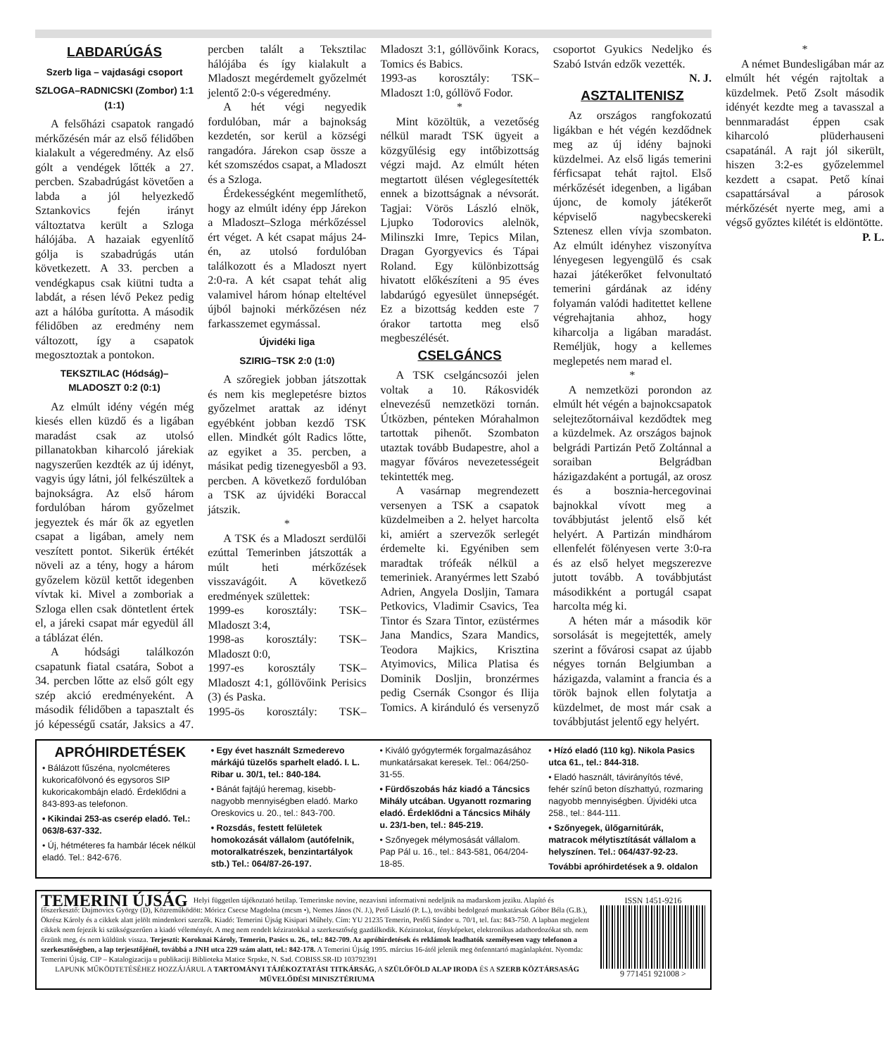LABDARÚGÁS
Szerb liga – vajdasági csoport
SZLOGA–RADNICSKI (Zombor) 1:1 (1:1)
A felsőházi csapatok rangadó mérkőzésén már az első félidőben kialakult a végeredmény. Az első gólt a vendégek lőtték a 27. percben. Szabadrúgást követően a labda a jól helyezkedő Sztankovics fején irányt változtatva került a Szloga hálójába. A hazaiak egyenlítő gólja is szabadrúgás után következett. A 33. percben a vendégkapus csak kiütni tudta a labdát, a résen lévő Pekez pedig azt a hálóba gurította. A második félidőben az eredmény nem változott, így a csapatok megosztoztak a pontokon.
TEKSZTILAC (Hódság)– MLADOSZT 0:2 (0:1)
Az elmúlt idény végén még kiesés ellen küzdő és a ligában maradást csak az utolsó pillanatokban kiharcoló járekiak nagyszerűen kezdték az új idényt, vagyis úgy látni, jól felkészültek a bajnokságra. Az első három fordulóban három győzelmet jegyeztek és már ők az egyetlen csapat a ligában, amely nem veszített pontot. Sikerük értékét növeli az a tény, hogy a három győzelem közül kettőt idegenben vívtak ki. Mivel a zomboriak a Szloga ellen csak döntetlent értek el, a járeki csapat már egyedül áll a táblázat élén.
A hódsági találkozón csapatunk fiatal csatára, Sobot a 34. percben lőtte az első gólt egy szép akció eredményeként. A második félidőben a tapasztalt és jó képességű csatár, Jaksics a 47. percben talált a Teksztilac hálójába és így kialakult a Mladoszt megérdemelt győzelmét jelentő 2:0-s végeredmény.
A hét végi negyedik fordulóban, már a bajnokság kezdetén, sor kerül a községi rangadóra. Járekon csap össze a két szomszédos csapat, a Mladoszt és a Szloga.
Érdekességként megemlíthető, hogy az elmúlt idény épp Járekon a Mladoszt–Szloga mérkőzéssel ért véget. A két csapat május 24-én, az utolsó fordulóban találkozott és a Mladoszt nyert 2:0-ra. A két csapat tehát alig valamivel három hónap elteltével újból bajnoki mérkőzésen néz farkasszemet egymással.
Újvidéki liga
SZIRIG–TSK 2:0 (1:0)
A szőregiek jobban játszottak és nem kis meglepetésre biztos győzelmet arattak az idényt egyébként jobban kezdő TSK ellen. Mindkét gólt Radics lőtte, az egyiket a 35. percben, a másikat pedig tizenegyesből a 93. percben. A következő fordulóban a TSK az újvidéki Boraccal játszik.
*
A TSK és a Mladoszt serdülői ezúttal Temerinben játszották a múlt heti mérkőzések visszavágóit. A következő eredmények születtek:
1999-es korosztály: TSK–Mladoszt 3:4,
1998-as korosztály: TSK–Mladoszt 0:0,
1997-es korosztály TSK–Mladoszt 4:1, góllövőink Perisics (3) és Paska.
1995-ös korosztály: TSK–Mladoszt 3:1, góllövőink Koracs, Tomics és Babics.
1993-as korosztály: TSK–Mladoszt 1:0, góllövő Fodor.
*
Mint közöltük, a vezetőség nélkül maradt TSK ügyeit a közgyűlésig egy intőbizottság végzi majd. Az elmúlt héten megtartott ülésen véglegesítették ennek a bizottságnak a névsorát. Tagjai: Vörös László elnök, Ljupko Todorovics alelnök, Milinszki Imre, Tepics Milan, Dragan Gyorgyevics és Tápai Roland. Egy különbizottság hivatott előkészíteni a 95 éves labdarúgó egyesület ünnepségét. Ez a bizottság kedden este 7 órakor tartotta meg első megbeszélését.
CSELGÁNCS
A TSK cselgáncsozói jelen voltak a 10. Rákosvidék elnevezésű nemzetközi tornán. Útközben, pénteken Mórahalmon tartottak pihenőt. Szombaton utaztak tovább Budapestre, ahol a magyar főváros nevezetességeit tekintették meg.
A vasárnap megrendezett versenyen a TSK a csapatok küzdelmeiben a 2. helyet harcolta ki, amiért a szervezők serlegét érdemelte ki. Egyéniben sem maradtak trófeák nélkül a temeriniek. Aranyérmes lett Szabó Adrien, Angyela Dosljin, Tamara Petkovics, Vladimir Csavics, Tea Tintor és Szara Tintor, ezüstérmes Jana Mandics, Szara Mandics, Teodora Majkics, Krisztina Atyimovics, Milica Platisa és Dominik Dosljin, bronzérmes pedig Csernák Csongor és Ilija Tomics. A kiránduló és versenyző csoportot Gyukics Nedeljko és Szabó István edzők vezették.
N. J.
ASZTALITENISZ
Az országos rangfokozatú ligákban e hét végén kezdődnek meg az új idény bajnoki küzdelmei. Az első ligás temerini férficsapat tehát rajtol. Első mérkőzését idegenben, a ligában újonc, de komoly játékerőt képviselő nagybecskereki Sztenesz ellen vívja szombaton. Az elmúlt idényhez viszonyítva lényegesen legyengülő és csak hazai játékerőket felvonultató temerini gárdának az idény folyamán valódi haditettet kellene végrehajtania ahhoz, hogy kiharcolja a ligában maradást. Reméljük, hogy a kellemes meglepetés nem marad el.
*
A nemzetközi porondon az elmúlt hét végén a bajnokcsapatok selejtezőtornáival kezdődtek meg a küzdelmek. Az országos bajnok belgrádi Partizán Pető Zoltánnal a soraiban Belgrádban házigazdaként a portugál, az orosz és a bosznia-hercegovinai bajnokkal vívott meg a továbbjutást jelentő első két helyért. A Partizán mindhárom ellenfelét fölényesen verte 3:0-ra és az első helyet megszerezve jutott tovább. A továbbjutást másodikként a portugál csapat harcolta még ki.
A héten már a második kör sorsolását is megejtették, amely szerint a fővárosi csapat az újabb négyes tornán Belgiumban a házigazda, valamint a francia és a török bajnok ellen folytatja a küzdelmet, de most már csak a továbbjutást jelentő egy helyért.
*
A német Bundesligában már az elmúlt hét végén rajtoltak a küzdelmek. Pető Zsolt második idényét kezdte meg a tavasszal a bennmaradást éppen csak kiharcoló plüderhauseni csapatánál. A rajt jól sikerült, hiszen 3:2-es győzelemmel kezdett a csapat. Pető kínai csapattársával a párosok mérkőzését nyerte meg, ami a végső győztes kilétét is eldöntötte.
P. L.
APRÓHIRDETÉSEK
• Bálázott fűszéna, nyolcméteres kukoricafölvonó és egysoros SIP kukoricakombájn eladó. Érdeklődni a 843-893-as telefonon.
• Kikindai 253-as cserép eladó. Tel.: 063/8-637-332.
• Új, hétméteres fa hambár lécek nélkül eladó. Tel.: 842-676.
• Egy évet használt Szmederevo márkájú tüzelős sparhelt eladó. I. L. Ribar u. 30/1, tel.: 840-184.
• Bánát fajtájú heremag, kisebb-nagyobb mennyiségben eladó. Marko Oreskovics u. 20., tel.: 843-700.
• Rozsdás, festett felületek homokozását vállalom (autófelnik, motoralkatrészek, benzintartályok stb.) Tel.: 064/87-26-197.
• Kiváló gyógytermék forgalmazásához munkatársakat keresek. Tel.: 064/250-31-55.
• Fürdőszobás ház kiadó a Táncsics Mihály utcában. Ugyanott rozmaring eladó. Érdeklődni a Táncsics Mihály u. 23/1-ben, tel.: 845-219.
• Szőnyegek mélymosását vállalom. Pap Pál u. 16., tel.: 843-581, 064/204-18-85.
• Hízó eladó (110 kg). Nikola Pasics utca 61., tel.: 844-318.
• Eladó használt, távirányítós tévé, fehér színű beton díszhattyú, rozmaring nagyobb mennyiségben. Újvidéki utca 258., tel.: 844-111.
• Szőnyegek, ülőgarnitúrák, matracok mélytisztítását vállalom a helyszínen. Tel.: 064/437-92-23.
További apróhirdetések a 9. oldalon
TEMERINI ÚJSÁG Helyi független tájékoztató hetilap. Temerinske novine, nezavisni informativni nedeljnik na mađarskom jeziku. Alapító és főszerkesztő: Dujmovics György (D), Közreműködött: Móricz Csecse Magdolna (mcsm •), Nemes János (N. J.), Pető László (P. L.), további bedolgozó munkatársak Góbor Béla (G.B.), Ökrész Károly és a cikkek alatt jelölt mindenkori szerzők. Kiadó: Temerini Újság Kisipari Műhely. Cím: YU 21235 Temerin, Petőfi Sándor u. 70/1, tel. fax: 843-750. A lapban megjelent cikkek nem fejezik ki szükségszerűen a kiadó véleményét. A meg nem rendelt kéziratokkal a szerkesztőség gazdálkodik. Kéziratokat, fényképeket, elektronikus adathordozókat stb. nem őrzünk meg, és nem küldünk vissza. Terjeszti: Koroknai Károly, Temerin, Pasics u. 26., tel.: 842-709. Az apróhirdetések és reklámok leadhatók személyesen vagy telefonon a szerkesztőségben, a lap terjesztőjénél, továbbá a JNH utca 229 szám alatt, tel.: 842-178. A Temerini Újság 1995. március 16-ától jelenik meg önfenntartó magánlapként. Nyomda: Temerini Újság. CIP – Katalogizacija u publikaciji Biblioteka Matice Srpske, N. Sad. COBISS.SR-ID 103792391
LAPUNK MŰKÖDTETÉSÉHEZ HOZZÁJÁRUL A TARTOMÁNYI TÁJÉKOZTATÁSI TITKÁRSÁG, A SZÜLŐFÖLD ALAP IRODA ÉS A SZERB KÖZTÁRSASÁG MŰVELŐDÉSI MINISZTÉRIUMA
ISSN 1451-9216
9 771451 921008 >